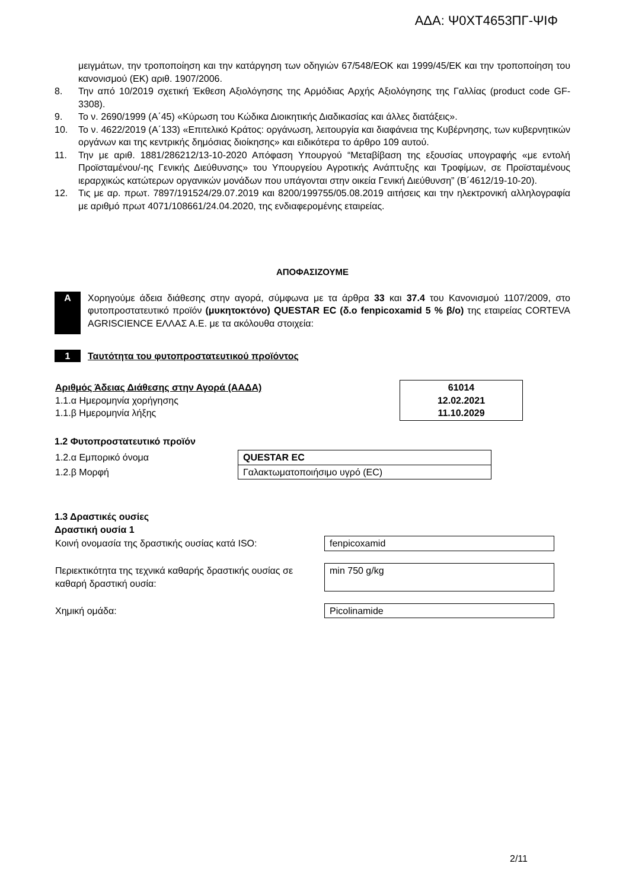ΑΔΑ: Ψ0ΧΤ4653ΠΓ-ΨΙΦ
μειγμάτων, την τροποποίηση και την κατάργηση των οδηγιών 67/548/ΕΟΚ και 1999/45/ΕΚ και την τροποποίηση του κανονισμού (ΕΚ) αριθ. 1907/2006.
8. Την από 10/2019 σχετική Έκθεση Αξιολόγησης της Αρμόδιας Αρχής Αξιολόγησης της Γαλλίας (product code GF-3308).
9. Το ν. 2690/1999 (Α΄45) «Κύρωση του Κώδικα Διοικητικής Διαδικασίας και άλλες διατάξεις».
10. Το ν. 4622/2019 (Α΄133) «Επιτελικό Κράτος: οργάνωση, λειτουργία και διαφάνεια της Κυβέρνησης, των κυβερνητικών οργάνων και της κεντρικής δημόσιας διοίκησης» και ειδικότερα το άρθρο 109 αυτού.
11. Την με αριθ. 1881/286212/13-10-2020 Απόφαση Υπουργού “Μεταβίβαση της εξουσίας υπογραφής «με εντολή Προϊσταμένου/-ης Γενικής Διεύθυνσης» του Υπουργείου Αγροτικής Ανάπτυξης και Τροφίμων, σε Προϊσταμένους ιεραρχικώς κατώτερων οργανικών μονάδων που υπάγονται στην οικεία Γενική Διεύθυνση” (Β΄4612/19-10-20).
12. Τις με αρ. πρωτ. 7897/191524/29.07.2019 και 8200/199755/05.08.2019 αιτήσεις και την ηλεκτρονική αλληλογραφία με αριθμό πρωτ 4071/108661/24.04.2020, της ενδιαφερομένης εταιρείας.
ΑΠΟΦΑΣΙΖΟΥΜΕ
Α Χορηγούμε άδεια διάθεσης στην αγορά, σύμφωνα με τα άρθρα 33 και 37.4 του Κανονισμού 1107/2009, στο φυτοπροστατευτικό προϊόν (μυκητοκτόνο) QUESTAR EC (δ.ο fenpicoxamid 5 % β/ο) της εταιρείας CORTEVA AGRISCIENCE ΕΛΛΑΣ Α.Ε. με τα ακόλουθα στοιχεία:
1 Ταυτότητα του φυτοπροστατευτικού προϊόντος
| Αριθμός Άδειας Διάθεσης στην Αγορά (ΑΑΔΑ) 1.1.α Ημερομηνία χορήγησης 1.1.β Ημερομηνία λήξης | 61014 12.02.2021 11.10.2029 |
1.2 Φυτοπροστατευτικό προϊόν
| 1.2.α Εμπορικό όνομα | QUESTAR EC |
| 1.2.β Μορφή | Γαλακτωματοποιήσιμο υγρό (EC) |
1.3 Δραστικές ουσίες
Δραστική ουσία 1
| Κοινή ονομασία της δραστικής ουσίας κατά ISO: | fenpicoxamid |
| Περιεκτικότητα της τεχνικά καθαρής δραστικής ουσίας σε καθαρή δραστική ουσία: | min 750 g/kg |
| Χημική ομάδα: | Picolinamide |
2/11